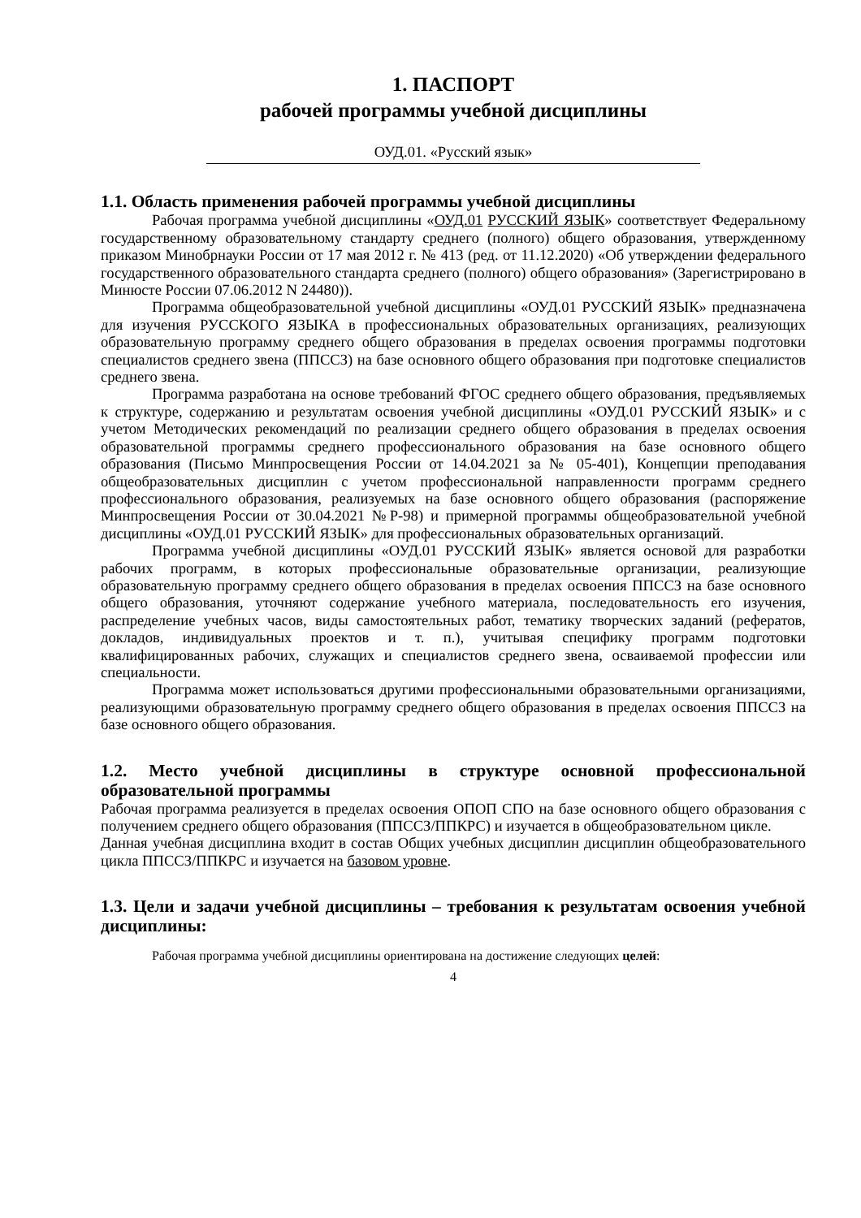1. ПАСПОРТ
рабочей программы учебной дисциплины
ОУД.01. «Русский язык»
1.1. Область применения рабочей программы учебной дисциплины
Рабочая программа учебной дисциплины «ОУД.01 РУССКИЙ ЯЗЫК» соответствует Федеральному государственному образовательному стандарту среднего (полного) общего образования, утвержденному приказом Минобрнауки России от 17 мая 2012 г. № 413 (ред. от 11.12.2020) «Об утверждении федерального государственного образовательного стандарта среднего (полного) общего образования» (Зарегистрировано в Минюсте России 07.06.2012 N 24480)).
Программа общеобразовательной учебной дисциплины «ОУД.01 РУССКИЙ ЯЗЫК» предназначена для изучения РУССКОГО ЯЗЫКА в профессиональных образовательных организациях, реализующих образовательную программу среднего общего образования в пределах освоения программы подготовки специалистов среднего звена (ППССЗ) на базе основного общего образования при подготовке специалистов среднего звена.
Программа разработана на основе требований ФГОС среднего общего образования, предъявляемых к структуре, содержанию и результатам освоения учебной дисциплины «ОУД.01 РУССКИЙ ЯЗЫК» и с учетом Методических рекомендаций по реализации среднего общего образования в пределах освоения образовательной программы среднего профессионального образования на базе основного общего образования (Письмо Минпросвещения России от 14.04.2021 за № 05-401), Концепции преподавания общеобразовательных дисциплин с учетом профессиональной направленности программ среднего профессионального образования, реализуемых на базе основного общего образования (распоряжение Минпросвещения России от 30.04.2021 №Р-98) и примерной программы общеобразовательной учебной дисциплины «ОУД.01 РУССКИЙ ЯЗЫК» для профессиональных образовательных организаций.
Программа учебной дисциплины «ОУД.01 РУССКИЙ ЯЗЫК» является основой для разработки рабочих программ, в которых профессиональные образовательные организации, реализующие образовательную программу среднего общего образования в пределах освоения ППССЗ на базе основного общего образования, уточняют содержание учебного материала, последовательность его изучения, распределение учебных часов, виды самостоятельных работ, тематику творческих заданий (рефератов, докладов, индивидуальных проектов и т. п.), учитывая специфику программ подготовки квалифицированных рабочих, служащих и специалистов среднего звена, осваиваемой профессии или специальности.
Программа может использоваться другими профессиональными образовательными организациями, реализующими образовательную программу среднего общего образования в пределах освоения ППССЗ на базе основного общего образования.
1.2. Место учебной дисциплины в структуре основной профессиональной образовательной программы
Рабочая программа реализуется в пределах освоения ОПОП СПО на базе основного общего образования с получением среднего общего образования (ППССЗ/ППКРС) и изучается в общеобразовательном цикле.
Данная учебная дисциплина входит в состав Общих учебных дисциплин дисциплин общеобразовательного цикла ППССЗ/ППКРС и изучается на базовом уровне.
1.3. Цели и задачи учебной дисциплины – требования к результатам освоения учебной дисциплины:
Рабочая программа учебной дисциплины ориентирована на достижение следующих целей:
4